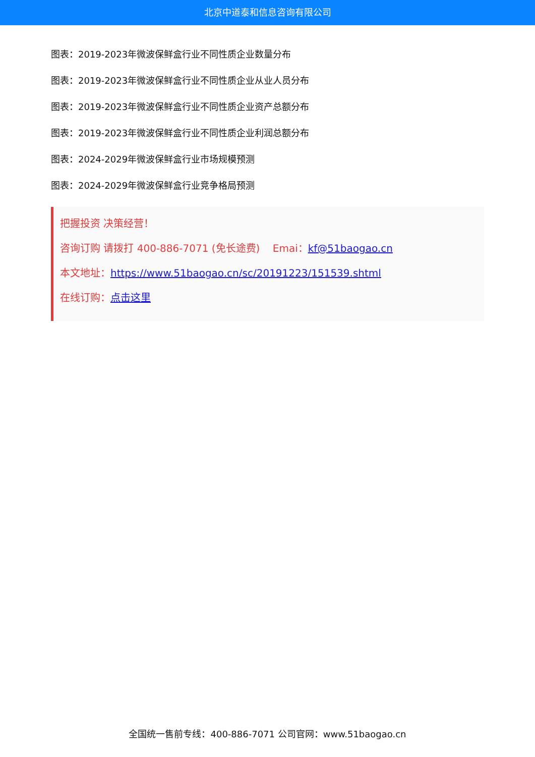北京中道泰和信息咨询有限公司
图表：2019-2023年微波保鲜盒行业不同性质企业数量分布
图表：2019-2023年微波保鲜盒行业不同性质企业从业人员分布
图表：2019-2023年微波保鲜盒行业不同性质企业资产总额分布
图表：2019-2023年微波保鲜盒行业不同性质企业利润总额分布
图表：2024-2029年微波保鲜盒行业市场规模预测
图表：2024-2029年微波保鲜盒行业竞争格局预测
把握投资 决策经营！
咨询订购 请拨打 400-886-7071 (免长途费) Emai：kf@51baogao.cn
本文地址：https://www.51baogao.cn/sc/20191223/151539.shtml
在线订购：点击这里
全国统一售前专线：400-886-7071 公司官网：www.51baogao.cn